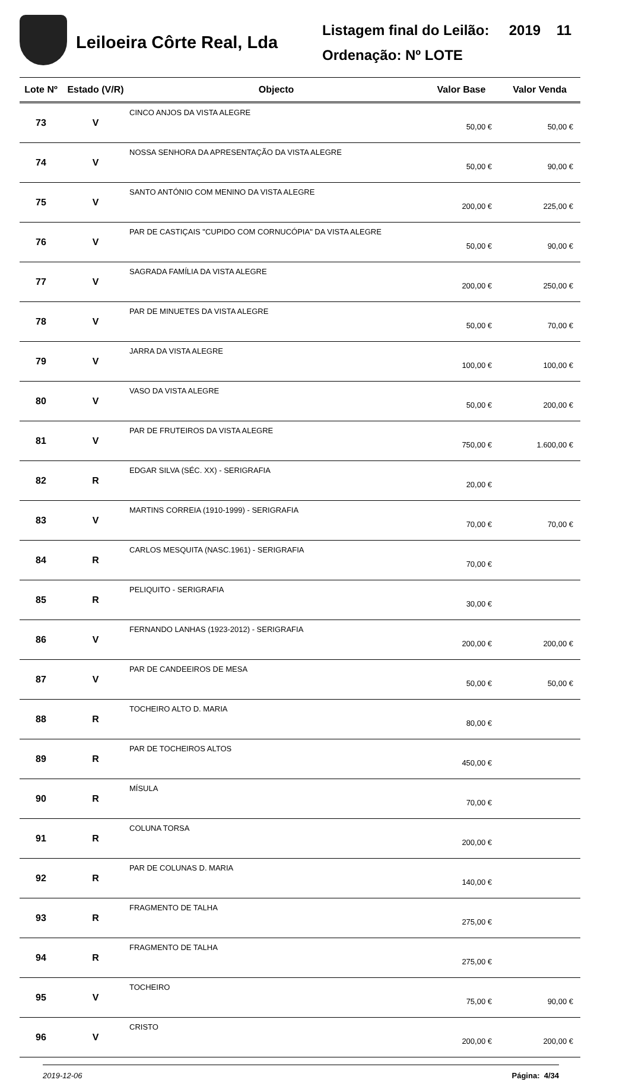Leiloeira Côrte Real, Lda
Listagem final do Leilão: 2019 11
Ordenação: Nº LOTE
| Lote Nº | Estado (V/R) | Objecto | Valor Base | Valor Venda |
| --- | --- | --- | --- | --- |
| 73 | V | CINCO ANJOS DA VISTA ALEGRE | 50,00 € | 50,00 € |
| 74 | V | NOSSA SENHORA DA APRESENTAÇÃO DA VISTA ALEGRE | 50,00 € | 90,00 € |
| 75 | V | SANTO ANTÓNIO COM MENINO DA VISTA ALEGRE | 200,00 € | 225,00 € |
| 76 | V | PAR DE CASTIÇAIS "CUPIDO COM CORNUCÓPIA" DA VISTA ALEGRE | 50,00 € | 90,00 € |
| 77 | V | SAGRADA FAMÍLIA DA VISTA ALEGRE | 200,00 € | 250,00 € |
| 78 | V | PAR DE MINUETES DA VISTA ALEGRE | 50,00 € | 70,00 € |
| 79 | V | JARRA DA VISTA ALEGRE | 100,00 € | 100,00 € |
| 80 | V | VASO DA VISTA ALEGRE | 50,00 € | 200,00 € |
| 81 | V | PAR DE FRUTEIROS DA VISTA ALEGRE | 750,00 € | 1.600,00 € |
| 82 | R | EDGAR SILVA (SÉC. XX) - SERIGRAFIA | 20,00 € | |
| 83 | V | MARTINS CORREIA (1910-1999) - SERIGRAFIA | 70,00 € | 70,00 € |
| 84 | R | CARLOS MESQUITA (NASC.1961) - SERIGRAFIA | 70,00 € | |
| 85 | R | PELIQUITO - SERIGRAFIA | 30,00 € | |
| 86 | V | FERNANDO LANHAS (1923-2012) - SERIGRAFIA | 200,00 € | 200,00 € |
| 87 | V | PAR DE CANDEEIROS DE MESA | 50,00 € | 50,00 € |
| 88 | R | TOCHEIRO ALTO D. MARIA | 80,00 € | |
| 89 | R | PAR DE TOCHEIROS ALTOS | 450,00 € | |
| 90 | R | MÍSULA | 70,00 € | |
| 91 | R | COLUNA TORSA | 200,00 € | |
| 92 | R | PAR DE COLUNAS D. MARIA | 140,00 € | |
| 93 | R | FRAGMENTO DE TALHA | 275,00 € | |
| 94 | R | FRAGMENTO DE TALHA | 275,00 € | |
| 95 | V | TOCHEIRO | 75,00 € | 90,00 € |
| 96 | V | CRISTO | 200,00 € | 200,00 € |
2019-12-06 Página: 4/34